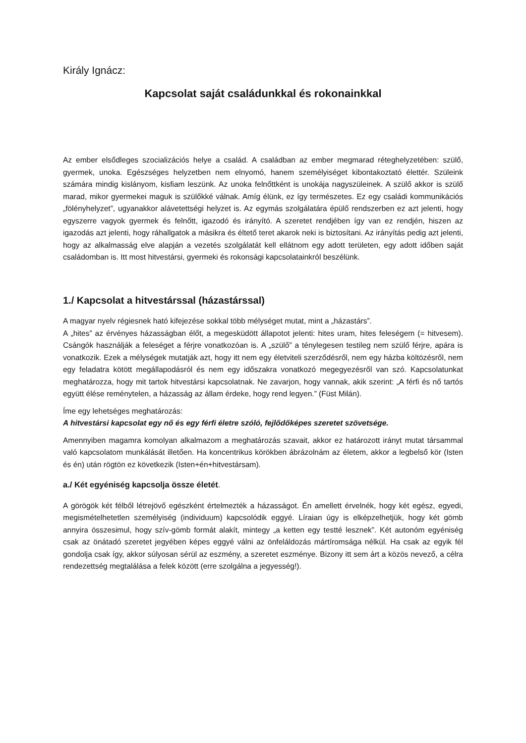Király Ignácz:
Kapcsolat saját családunkkal és rokonainkkal
Az ember elsődleges szocializációs helye a család. A családban az ember megmarad réteghely­zetében: szülő, gyermek, unoka. Egészséges helyzetben nem elnyomó, hanem személyiséget kibonta­koztató élettér. Szüleink számára mindig kislányom, kisfiam leszünk. Az unoka felnőttként is unokája nagyszüleinek. A szülő akkor is szülő marad, mikor gyermekei maguk is szülőkké válnak. Amíg élünk, ez így természetes. Ez egy családi kommunikációs „fölényhelyzet”, ugyanakkor alávetettségi helyzet is. Az egymás szolgálatára épülő rendszerben ez azt jelenti, hogy egyszerre vagyok gyermek és felnőtt, igazodó és irányító. A szeretet rendjében így van ez rendjén, hiszen az igazodás azt jelenti, hogy ráhallgatok a másikra és éltető teret akarok neki is biztosítani. Az irányítás pedig azt jelenti, hogy az alkalmasság elve alapján a vezetés szolgálatát kell ellátnom egy adott területen, egy adott időben saját családomban is. Itt most hitvestársi, gyermeki és rokonsági kapcsolatainkról beszélünk.
1./ Kapcsolat a hitvestárssal (házastárssal)
A magyar nyelv régiesnek ható kifejezése sokkal több mélységet mutat, mint a „házastárs”.
A „hites” az érvényes házasságban élőt, a megesküdött állapotot jelenti: hites uram, hites feleségem (= hitvesem). Csángók használják a feleséget a férjre vonatkozóan is. A „szülő” a ténylegesen testileg nem szülő férjre, apára is vonatkozik. Ezek a mélységek mutatják azt, hogy itt nem egy életviteli szerződésről, nem egy házba költözésről, nem egy feladatra kötött megállapodásról és nem egy idő­szakra vonatkozó megegyezésről van szó. Kapcsolatunkat meghatározza, hogy mit tartok hitvestársi kapcsolatnak. Ne zavarjon, hogy vannak, akik szerint: „A férfi és nő tartós együtt élése reménytelen, a házasság az állam érdeke, hogy rend legyen.” (Füst Milán).
Íme egy lehetséges meghatározás:
A hitvestársi kapcsolat egy nő és egy férfi életre szóló, fejlődőképes szeretet szövetsége.
Amennyiben magamra komolyan alkalmazom a meghatározás szavait, akkor ez határozott irányt mutat társammal való kapcsolatom munkálását illetően. Ha koncentrikus körökben ábrázolnám az életem, akkor a legbelső kör (Isten és én) után rögtön ez következik (Isten+én+hitvestársam).
a./ Két egyéniség kapcsolja össze életét.
A görögök két félből létrejövő egészként értelmezték a házasságot. Én amellett érvelnék, hogy két egész, egyedi, megismételhetetlen személyiség (individuum) kapcsolódik eggyé. Líraian úgy is elképzelhetjük, hogy két gömb annyira összesimul, hogy szív-gömb formát alakít, mintegy „a ketten egy testté lesznek”. Két autonóm egyéniség csak az önátadó szeretet jegyében képes eggyé válni az önfeláldozás mártíromsága nélkül. Ha csak az egyik fél gondolja csak így, akkor súlyosan sérül az eszmény, a szeretet eszménye. Bizony itt sem árt a közös nevező, a célra rendezettség megtalálása a felek között (erre szolgálna a jegyesség!).